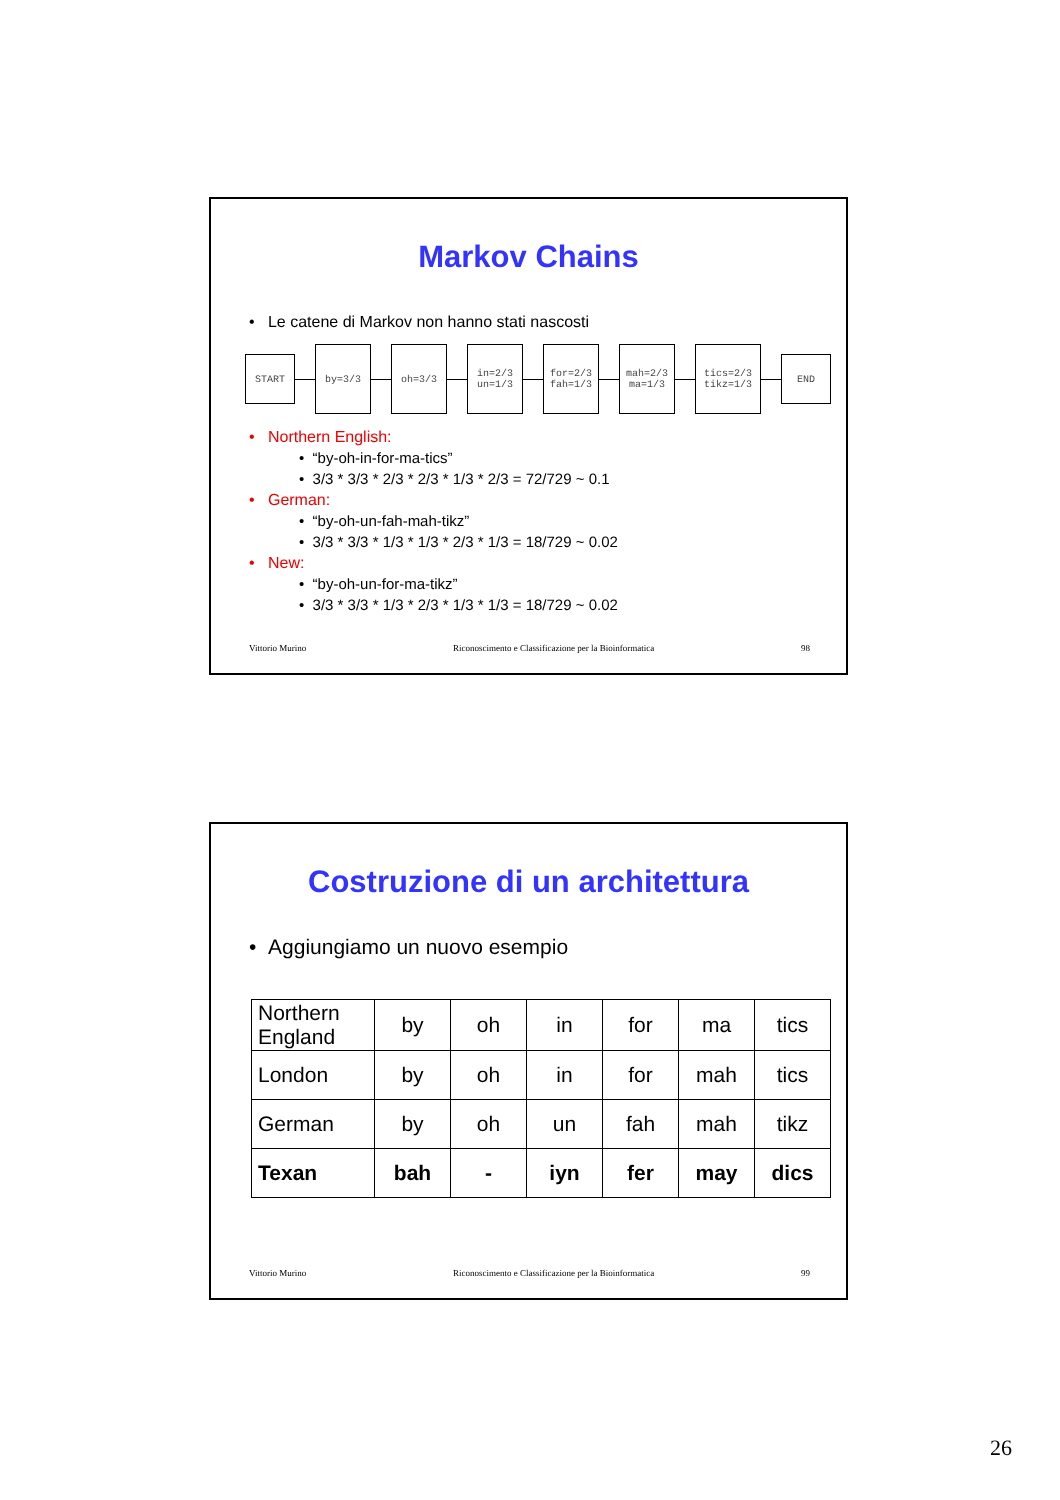Markov Chains
• Le catene di Markov non hanno stati nascosti
START
by=3/3 oh=3/3
in=2/3
un=1/3
for=2/3
fah=1/3
mah=2/3
ma=1/3
tics=2/3
tikz=1/3
END
• Northern English:
• “by-oh-in-for-ma-tics”
• 3/3 * 3/3 * 2/3 * 2/3 * 1/3 * 2/3 = 72/729 ~ 0.1
• German:
• “by-oh-un-fah-mah-tikz”
• 3/3 * 3/3 * 1/3 * 1/3 * 2/3 * 1/3 = 18/729 ~ 0.02
• New:
• “by-oh-un-for-ma-tikz”
• 3/3 * 3/3 * 1/3 * 2/3 * 1/3 * 1/3 = 18/729 ~ 0.02
Vittorio Murino Riconoscimento e Classificazione per la Bioinformatica 98
Costruzione di un architettura
• Aggiungiamo un nuovo esempio
| Northern England | by | oh | in | for | ma | tics |
| London | by | oh | in | for | mah | tics |
| German | by | oh | un | fah | mah | tikz |
| Texan | bah | - | iyn | fer | may | dics |
Vittorio Murino Riconoscimento e Classificazione per la Bioinformatica 99
26